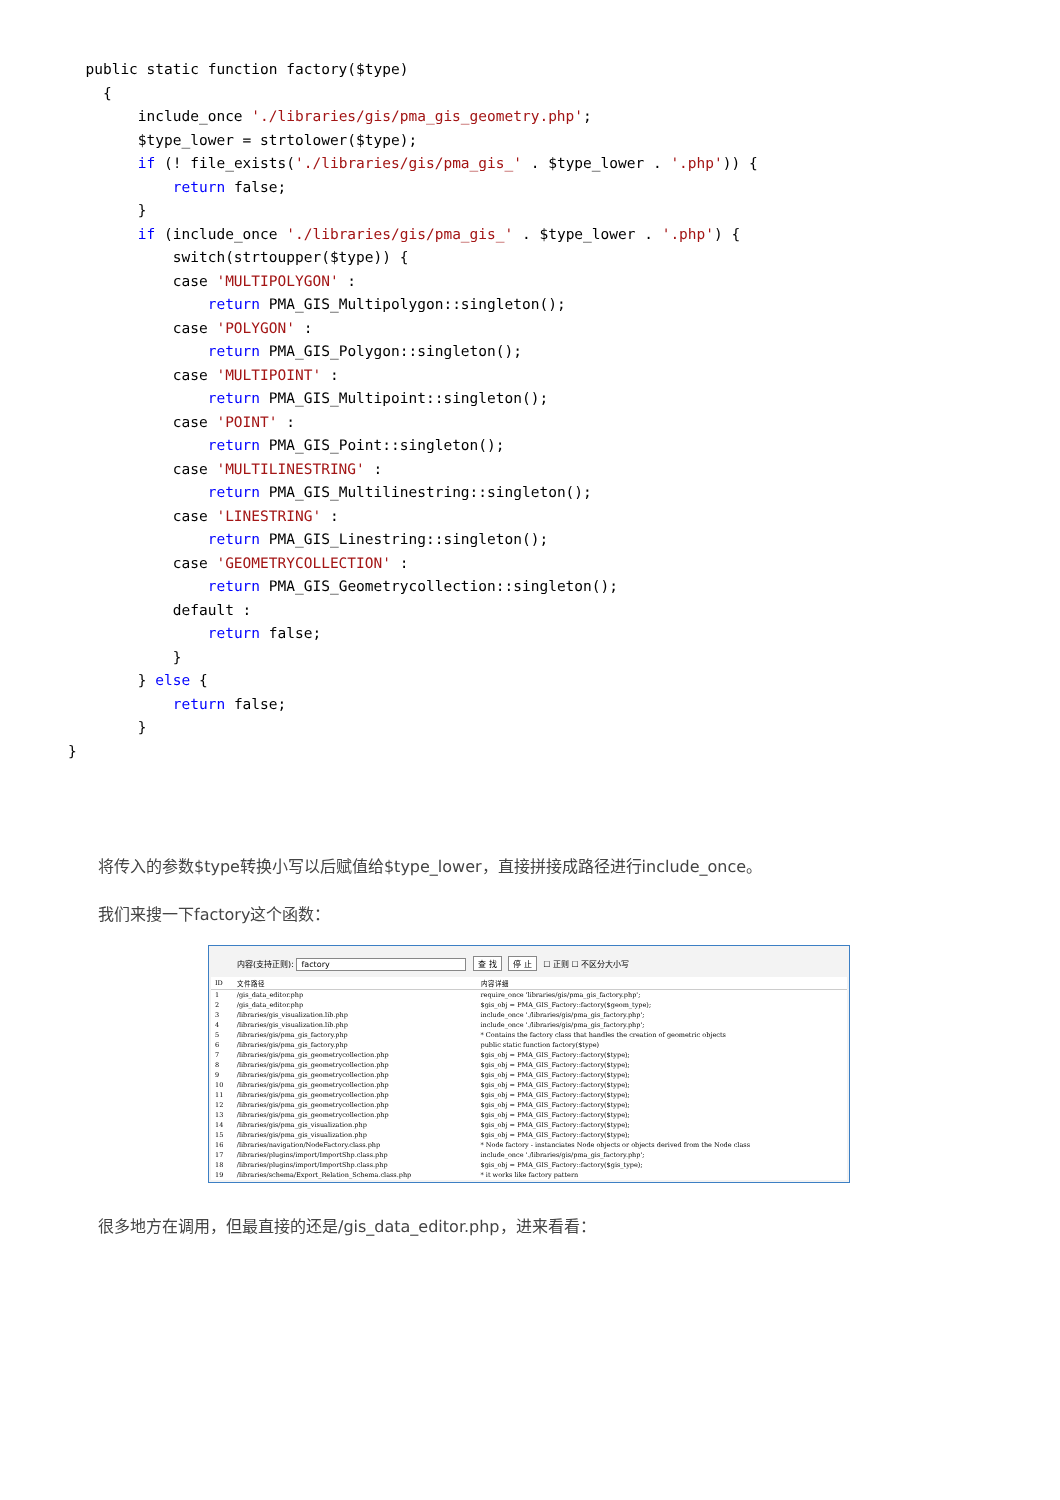public static function factory($type)
    {
        include_once './libraries/gis/pma_gis_geometry.php';
        $type_lower = strtolower($type);
        if (! file_exists('./libraries/gis/pma_gis_' . $type_lower . '.php')) {
            return false;
        }
        if (include_once './libraries/gis/pma_gis_' . $type_lower . '.php') {
            switch(strtoupper($type)) {
            case 'MULTIPOLYGON' :
                return PMA_GIS_Multipolygon::singleton();
            case 'POLYGON' :
                return PMA_GIS_Polygon::singleton();
            case 'MULTIPOINT' :
                return PMA_GIS_Multipoint::singleton();
            case 'POINT' :
                return PMA_GIS_Point::singleton();
            case 'MULTILINESTRING' :
                return PMA_GIS_Multilinestring::singleton();
            case 'LINESTRING' :
                return PMA_GIS_Linestring::singleton();
            case 'GEOMETRYCOLLECTION' :
                return PMA_GIS_Geometrycollection::singleton();
            default :
                return false;
            }
        } else {
            return false;
        }
}
将传入的参数$type转换小写以后赋值给$type_lower，直接拼接成路径进行include_once。
我们来搜一下factory这个函数：
内容(支持正则): factory 查 找 停 止 ☐ 正则 ☐ 不区分大小写
| ID | 文件路径 | 内容详细 |
| --- | --- | --- |
| 1 | /gis_data_editor.php | require_once 'libraries/gis/pma_gis_factory.php'; |
| 2 | /gis_data_editor.php | $gis_obj = PMA_GIS_Factory::factory($geom_type); |
| 3 | /libraries/gis_visualization.lib.php | include_once './libraries/gis/pma_gis_factory.php'; |
| 4 | /libraries/gis_visualization.lib.php | include_once './libraries/gis/pma_gis_factory.php'; |
| 5 | /libraries/gis/pma_gis_factory.php | * Contains the factory class that handles the creation of geometric objects |
| 6 | /libraries/gis/pma_gis_factory.php | public static function factory($type) |
| 7 | /libraries/gis/pma_gis_geometrycollection.php | $gis_obj = PMA_GIS_Factory::factory($type); |
| 8 | /libraries/gis/pma_gis_geometrycollection.php | $gis_obj = PMA_GIS_Factory::factory($type); |
| 9 | /libraries/gis/pma_gis_geometrycollection.php | $gis_obj = PMA_GIS_Factory::factory($type); |
| 10 | /libraries/gis/pma_gis_geometrycollection.php | $gis_obj = PMA_GIS_Factory::factory($type); |
| 11 | /libraries/gis/pma_gis_geometrycollection.php | $gis_obj = PMA_GIS_Factory::factory($type); |
| 12 | /libraries/gis/pma_gis_geometrycollection.php | $gis_obj = PMA_GIS_Factory::factory($type); |
| 13 | /libraries/gis/pma_gis_geometrycollection.php | $gis_obj = PMA_GIS_Factory::factory($type); |
| 14 | /libraries/gis/pma_gis_visualization.php | $gis_obj = PMA_GIS_Factory::factory($type); |
| 15 | /libraries/gis/pma_gis_visualization.php | $gis_obj = PMA_GIS_Factory::factory($type); |
| 16 | /libraries/navigation/NodeFactory.class.php | * Node factory - instanciates Node objects or objects derived from the Node class |
| 17 | /libraries/plugins/import/ImportShp.class.php | include_once './libraries/gis/pma_gis_factory.php'; |
| 18 | /libraries/plugins/import/ImportShp.class.php | $gis_obj = PMA_GIS_Factory::factory($gis_type); |
| 19 | /libraries/schema/Export_Relation_Schema.class.php | * it works like factory pattern |
很多地方在调用，但最直接的还是/gis_data_editor.php，进来看看：